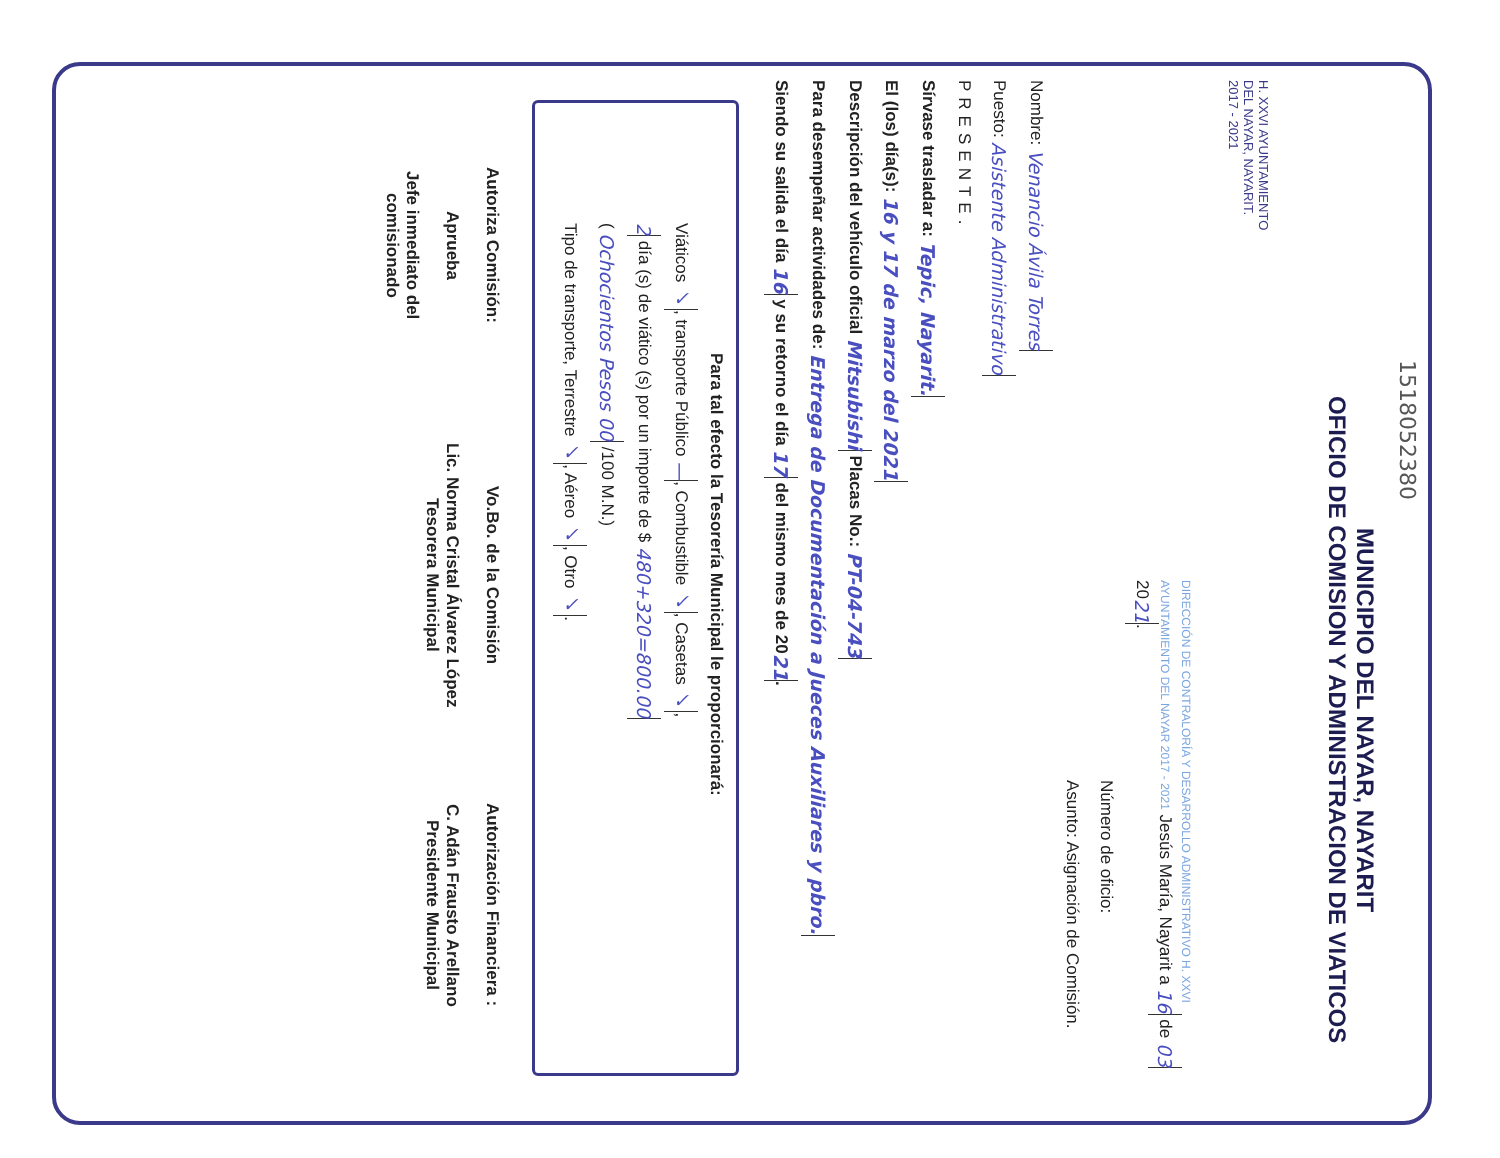1518052380
MUNICIPIO DEL NAYAR, NAYARIT
OFICIO DE COMISION Y ADMINISTRACION DE VIATICOS
H. XXVI AYUNTAMIENTO
DEL NAYAR, NAYARIT.
2017 - 2021
DIRECCIÓN DE CONTRALORÍA Y DESARROLLO ADMINISTRATIVO H. XXVI AYUNTAMIENTO DEL NAYAR 2017 - 2021 Jesús María, Nayarit a 16 de 03 20 21.
Número de oficio:
Asunto: Asignación de Comisión.
Nombre: Venancio Ávila Torres
Puesto: Asistente Administrativo
PRESENTE.
Sírvase trasladar a: Tepic, Nayarit.
El (los) día(s): 16 y 17 de marzo del 2021
Descripción del vehículo oficial Mitsubishi Placas No.: PT-04-743
Para desempeñar actividades de: Entrega de Documentación a Jueces Auxiliares y pbro.
Siendo su salida el día 16 y su retorno el día 17 del mismo mes de 20 21.
Para tal efecto la Tesorería Municipal le proporcionará:
Viáticos ✓, transporte Público —, Combustible ✓, Casetas ✓,
2 día (s) de viático (s) por un importe de $ 480+320=800.00
( Ochocientos Pesos 00 /100 M.N.)
Tipo de transporte, Terrestre ✓, Aéreo ✓, Otro ✓.
Autoriza Comisión:
Aprueba
Jefe inmediato del
comisionado
Vo.Bo. de la Comisión
Lic. Norma Cristal Álvarez López
Tesorera Municipal
Autorización Financiera :
C. Adán Frausto Arellano
Presidente Municipal